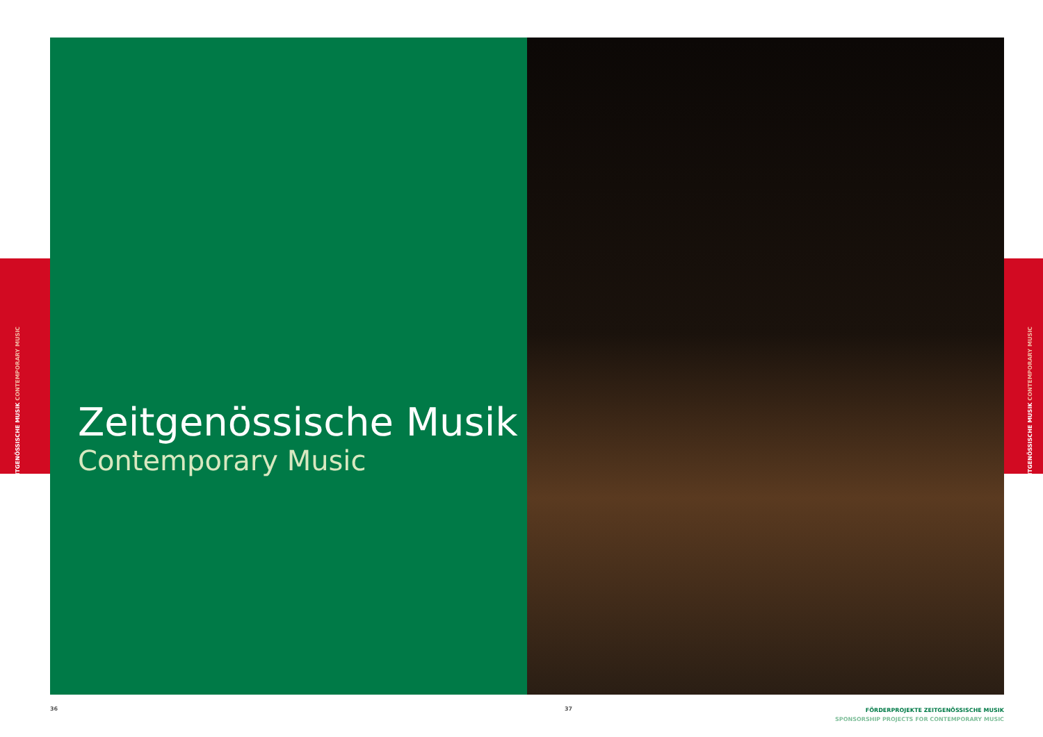ZEITGENÖSSISCHE MUSIK CONTEMPORARY MUSIC
ZEITGENÖSSISCHE MUSIK CONTEMPORARY MUSIC
Zeitgenössische Musik
Contemporary Music
36 37
FÖRDERPROJEKTE ZEITGENÖSSISCHE MUSIK
SPONSORSHIP PROJECTS FOR CONTEMPORARY MUSIC